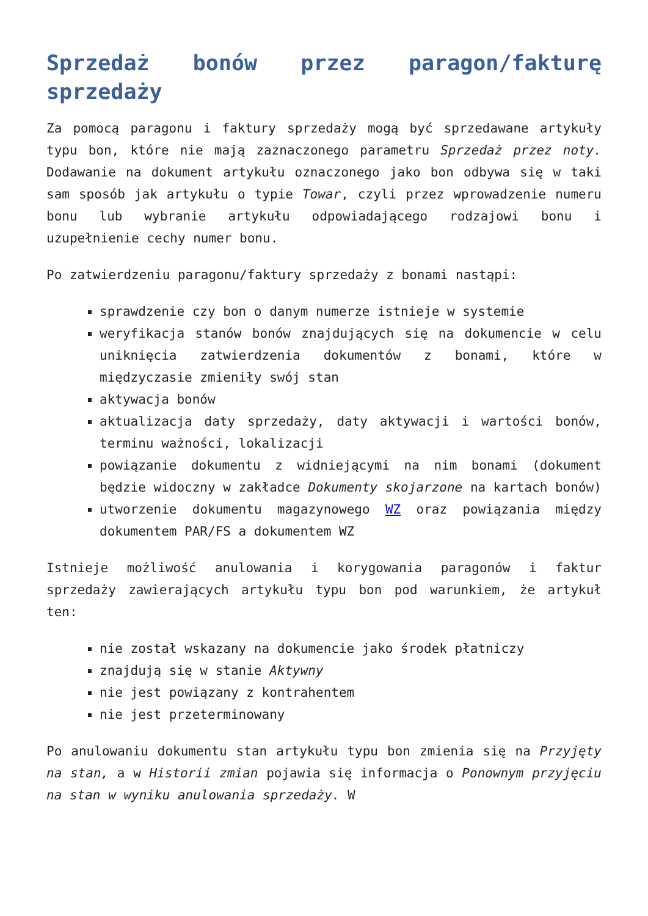Sprzedaż bonów przez paragon/fakturę sprzedaży
Za pomocą paragonu i faktury sprzedaży mogą być sprzedawane artykuły typu bon, które nie mają zaznaczonego parametru Sprzedaż przez noty. Dodawanie na dokument artykułu oznaczonego jako bon odbywa się w taki sam sposób jak artykułu o typie Towar, czyli przez wprowadzenie numeru bonu lub wybranie artykułu odpowiadającego rodzajowi bonu i uzupełnienie cechy numer bonu.
Po zatwierdzeniu paragonu/faktury sprzedaży z bonami nastąpi:
sprawdzenie czy bon o danym numerze istnieje w systemie
weryfikacja stanów bonów znajdujących się na dokumencie w celu uniknięcia zatwierdzenia dokumentów z bonami, które w międzyczasie zmieniły swój stan
aktywacja bonów
aktualizacja daty sprzedaży, daty aktywacji i wartości bonów, terminu ważności, lokalizacji
powiązanie dokumentu z widniejącymi na nim bonami (dokument będzie widoczny w zakładce Dokumenty skojarzone na kartach bonów)
utworzenie dokumentu magazynowego WZ oraz powiązania między dokumentem PAR/FS a dokumentem WZ
Istnieje możliwość anulowania i korygowania paragonów i faktur sprzedaży zawierających artykułu typu bon pod warunkiem, że artykuł ten:
nie został wskazany na dokumencie jako środek płatniczy
znajdują się w stanie Aktywny
nie jest powiązany z kontrahentem
nie jest przeterminowany
Po anulowaniu dokumentu stan artykułu typu bon zmienia się na Przyjęty na stan, a w Historii zmian pojawia się informacja o Ponownym przyjęciu na stan w wyniku anulowania sprzedaży. W